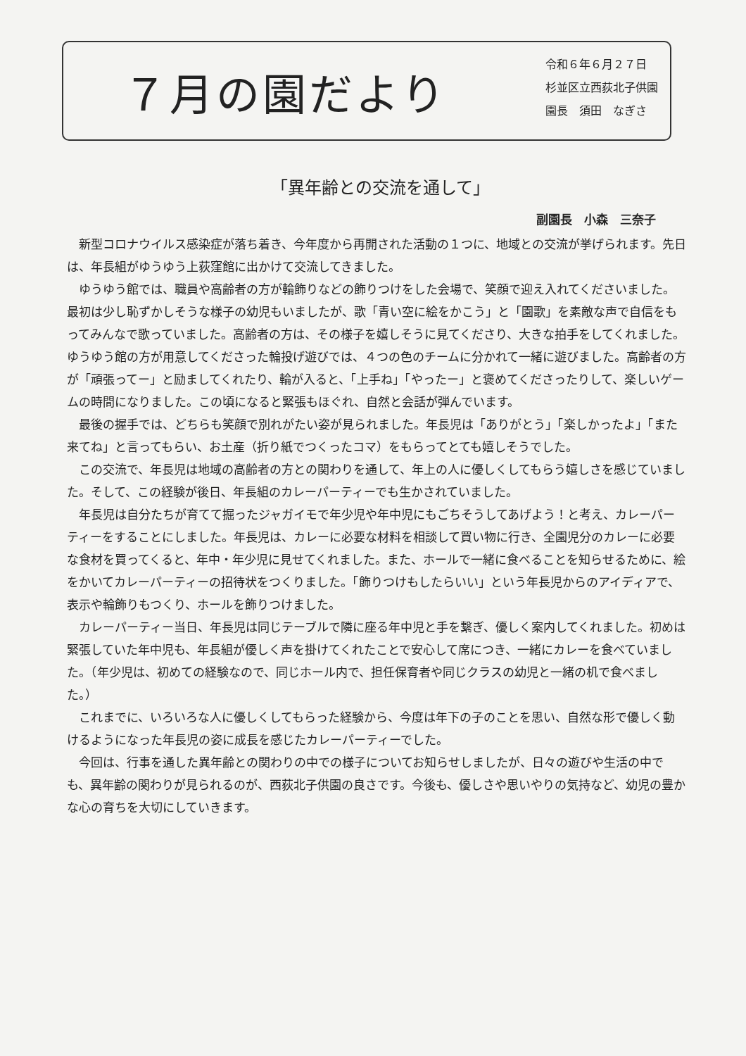７月の園だより
令和６年６月２７日
杉並区立西荻北子供園
園長　須田　なぎさ
「異年齢との交流を通して」
副園長　小森　三奈子
新型コロナウイルス感染症が落ち着き、今年度から再開された活動の１つに、地域との交流が挙げられます。先日は、年長組がゆうゆう上荻窪館に出かけて交流してきました。
ゆうゆう館では、職員や高齢者の方が輪飾りなどの飾りつけをした会場で、笑顔で迎え入れてくださいました。最初は少し恥ずかしそうな様子の幼児もいましたが、歌「青い空に絵をかこう」と「園歌」を素敵な声で自信をもってみんなで歌っていました。高齢者の方は、その様子を嬉しそうに見てくださり、大きな拍手をしてくれました。ゆうゆう館の方が用意してくださった輪投げ遊びでは、４つの色のチームに分かれて一緒に遊びました。高齢者の方が「頑張ってー」と励ましてくれたり、輪が入ると、「上手ね」「やったー」と褒めてくださったりして、楽しいゲームの時間になりました。この頃になると緊張もほぐれ、自然と会話が弾んでいます。
最後の握手では、どちらも笑顔で別れがたい姿が見られました。年長児は「ありがとう」「楽しかったよ」「また来てね」と言ってもらい、お土産（折り紙でつくったコマ）をもらってとても嬉しそうでした。
この交流で、年長児は地域の高齢者の方との関わりを通して、年上の人に優しくしてもらう嬉しさを感じていました。そして、この経験が後日、年長組のカレーパーティーでも生かされていました。
年長児は自分たちが育てて掘ったジャガイモで年少児や年中児にもごちそうしてあげよう！と考え、カレーパーティーをすることにしました。年長児は、カレーに必要な材料を相談して買い物に行き、全園児分のカレーに必要な食材を買ってくると、年中・年少児に見せてくれました。また、ホールで一緒に食べることを知らせるために、絵をかいてカレーパーティーの招待状をつくりました。「飾りつけもしたらいい」という年長児からのアイディアで、表示や輪飾りもつくり、ホールを飾りつけました。
カレーパーティー当日、年長児は同じテーブルで隣に座る年中児と手を繋ぎ、優しく案内してくれました。初めは緊張していた年中児も、年長組が優しく声を掛けてくれたことで安心して席につき、一緒にカレーを食べていました。（年少児は、初めての経験なので、同じホール内で、担任保育者や同じクラスの幼児と一緒の机で食べました。）
これまでに、いろいろな人に優しくしてもらった経験から、今度は年下の子のことを思い、自然な形で優しく動けるようになった年長児の姿に成長を感じたカレーパーティーでした。
今回は、行事を通した異年齢との関わりの中での様子についてお知らせしましたが、日々の遊びや生活の中でも、異年齢の関わりが見られるのが、西荻北子供園の良さです。今後も、優しさや思いやりの気持など、幼児の豊かな心の育ちを大切にしていきます。